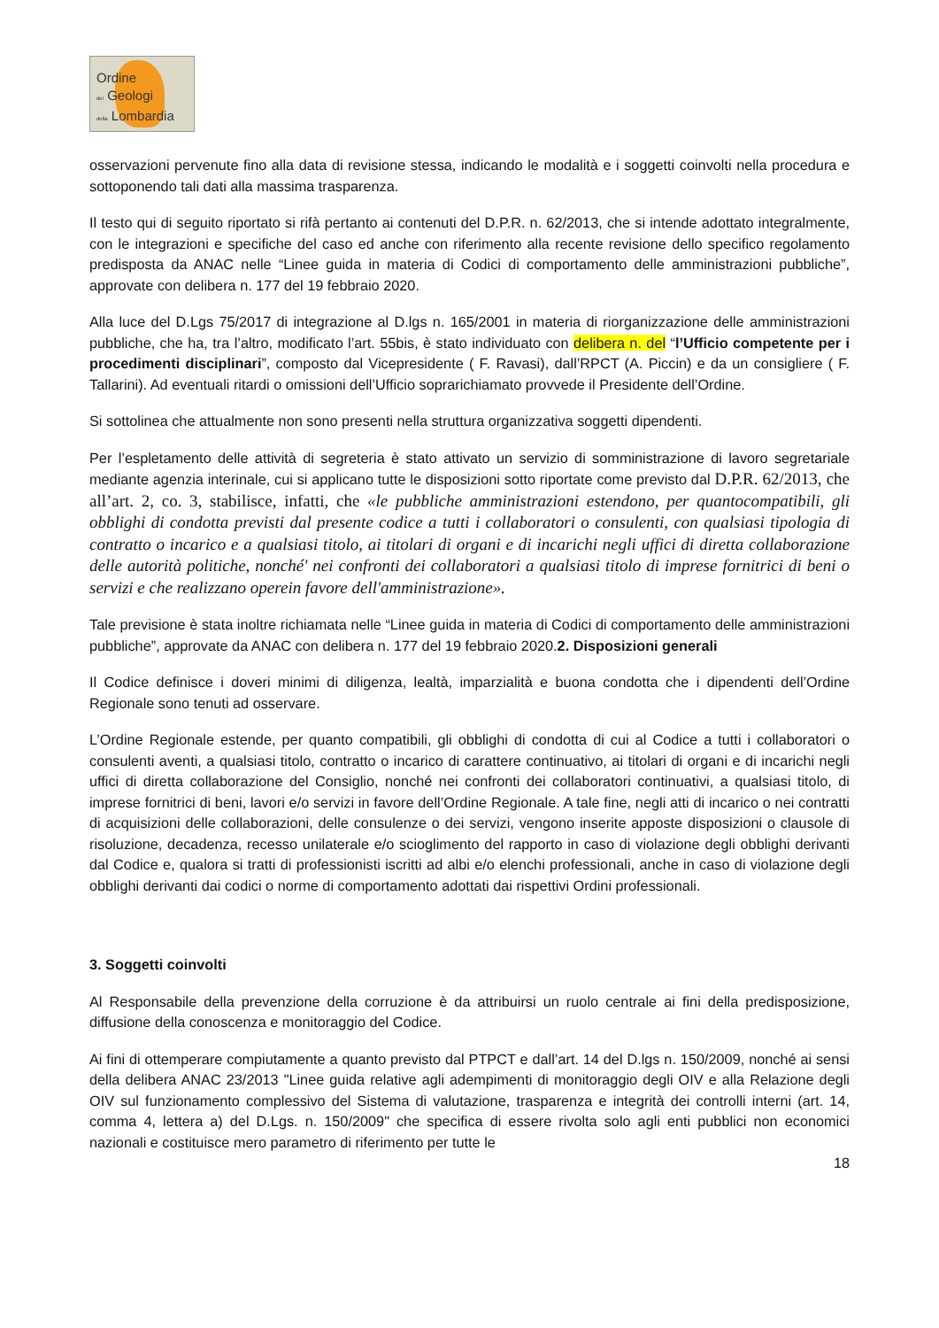Ordine
dei Geologi
della Lombardia
osservazioni pervenute fino alla data di revisione stessa, indicando le modalità e i soggetti coinvolti nella procedura e sottoponendo tali dati alla massima trasparenza.
Il testo qui di seguito riportato si rifà pertanto ai contenuti del D.P.R. n. 62/2013, che si intende adottato integralmente, con le integrazioni e specifiche del caso ed anche con riferimento alla recente revisione dello specifico regolamento predisposta da ANAC nelle “Linee guida in materia di Codici di comportamento delle amministrazioni pubbliche”, approvate con delibera n. 177 del 19 febbraio 2020.
Alla luce del D.Lgs 75/2017 di integrazione al D.lgs n. 165/2001 in materia di riorganizzazione delle amministrazioni pubbliche, che ha, tra l’altro, modificato l’art. 55bis, è stato individuato con delibera n. del “l’Ufficio competente per i procedimenti disciplinari”, composto dal Vicepresidente ( F. Ravasi), dall’RPCT (A. Piccin) e da un consigliere ( F. Tallarini). Ad eventuali ritardi o omissioni dell’Ufficio soprarichiamato provvede il Presidente dell’Ordine.
Si sottolinea che attualmente non sono presenti nella struttura organizzativa soggetti dipendenti.
Per l’espletamento delle attività di segreteria è stato attivato un servizio di somministrazione di lavoro segretariale mediante agenzia interinale, cui si applicano tutte le disposizioni sotto riportate come previsto dal D.P.R. 62/2013, che all’art. 2, co. 3, stabilisce, infatti, che «le pubbliche amministrazioni estendono, per quantocompatibili, gli obblighi di condotta previsti dal presente codice a tutti i collaboratori o consulenti, con qualsiasi tipologia di contratto o incarico e a qualsiasi titolo, ai titolari di organi e di incarichi negli uffici di diretta collaborazione delle autorità politiche, nonché' nei confronti dei collaboratori a qualsiasi titolo di imprese fornitrici di beni o servizi e che realizzano operein favore dell'amministrazione».
Tale previsione è stata inoltre richiamata nelle “Linee guida in materia di Codici di comportamento delle amministrazioni pubbliche”, approvate da ANAC con delibera n. 177 del 19 febbraio 2020.2. Disposizioni generali
Il Codice definisce i doveri minimi di diligenza, lealtà, imparzialità e buona condotta che i dipendenti dell’Ordine Regionale sono tenuti ad osservare.
L’Ordine Regionale estende, per quanto compatibili, gli obblighi di condotta di cui al Codice a tutti i collaboratori o consulenti aventi, a qualsiasi titolo, contratto o incarico di carattere continuativo, ai titolari di organi e di incarichi negli uffici di diretta collaborazione del Consiglio, nonché nei confronti dei collaboratori continuativi, a qualsiasi titolo, di imprese fornitrici di beni, lavori e/o servizi in favore dell’Ordine Regionale. A tale fine, negli atti di incarico o nei contratti di acquisizioni delle collaborazioni, delle consulenze o dei servizi, vengono inserite apposte disposizioni o clausole di risoluzione, decadenza, recesso unilaterale e/o scioglimento del rapporto in caso di violazione degli obblighi derivanti dal Codice e, qualora si tratti di professionisti iscritti ad albi e/o elenchi professionali, anche in caso di violazione degli obblighi derivanti dai codici o norme di comportamento adottati dai rispettivi Ordini professionali.
3. Soggetti coinvolti
Al Responsabile della prevenzione della corruzione è da attribuirsi un ruolo centrale ai fini della predisposizione, diffusione della conoscenza e monitoraggio del Codice.
Ai fini di ottemperare compiutamente a quanto previsto dal PTPCT e dall’art. 14 del D.lgs n. 150/2009, nonché ai sensi della delibera ANAC 23/2013 "Linee guida relative agli adempimenti di monitoraggio degli OIV e alla Relazione degli OIV sul funzionamento complessivo del Sistema di valutazione, trasparenza e integrità dei controlli interni (art. 14, comma 4, lettera a) del D.Lgs. n. 150/2009" che specifica di essere rivolta solo agli enti pubblici non economici nazionali e costituisce mero parametro di riferimento per tutte le
18